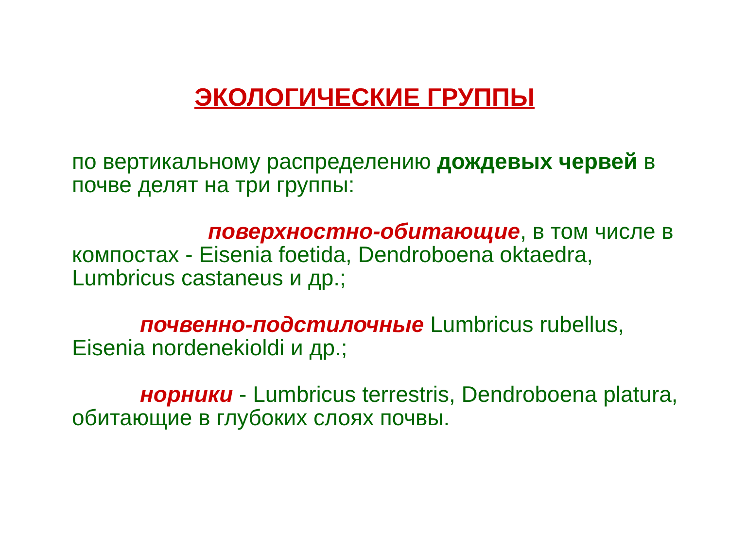ЭКОЛОГИЧЕСКИЕ ГРУППЫ
по вертикальному распределению дождевых червей в почве делят на три группы:
поверхностно-обитающие, в том числе в компостах - Eisenia foetida, Dendroboena oktaedra, Lumbricus castaneus и др.;
почвенно-подстилочные Lumbricus rubellus, Eisenia nordenekioldi и др.;
норники - Lumbricus terrestris, Dendroboena platura, обитающие в глубоких слоях почвы.